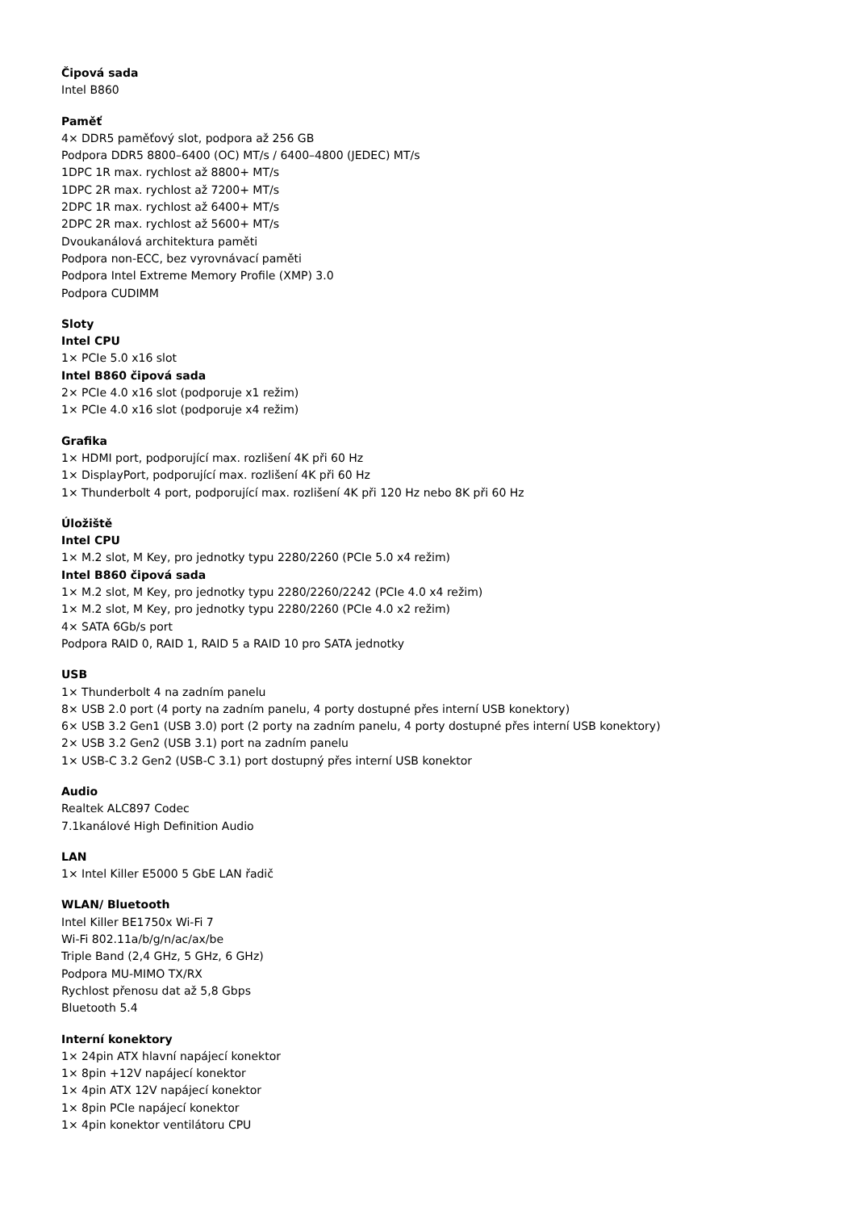Čipová sada
Intel B860
Paměť
4× DDR5 paměťový slot, podpora až 256 GB
Podpora DDR5 8800–6400 (OC) MT/s / 6400–4800 (JEDEC) MT/s
1DPC 1R max. rychlost až 8800+ MT/s
1DPC 2R max. rychlost až 7200+ MT/s
2DPC 1R max. rychlost až 6400+ MT/s
2DPC 2R max. rychlost až 5600+ MT/s
Dvoukanálová architektura paměti
Podpora non-ECC, bez vyrovnávací paměti
Podpora Intel Extreme Memory Profile (XMP) 3.0
Podpora CUDIMM
Sloty
Intel CPU
1× PCIe 5.0 x16 slot
Intel B860 čipová sada
2× PCIe 4.0 x16 slot (podporuje x1 režim)
1× PCIe 4.0 x16 slot (podporuje x4 režim)
Grafika
1× HDMI port, podporující max. rozlišení 4K při 60 Hz
1× DisplayPort, podporující max. rozlišení 4K při 60 Hz
1× Thunderbolt 4 port, podporující max. rozlišení 4K při 120 Hz nebo 8K při 60 Hz
Úložiště
Intel CPU
1× M.2 slot, M Key, pro jednotky typu 2280/2260 (PCIe 5.0 x4 režim)
Intel B860 čipová sada
1× M.2 slot, M Key, pro jednotky typu 2280/2260/2242 (PCIe 4.0 x4 režim)
1× M.2 slot, M Key, pro jednotky typu 2280/2260 (PCIe 4.0 x2 režim)
4× SATA 6Gb/s port
Podpora RAID 0, RAID 1, RAID 5 a RAID 10 pro SATA jednotky
USB
1× Thunderbolt 4 na zadním panelu
8× USB 2.0 port (4 porty na zadním panelu, 4 porty dostupné přes interní USB konektory)
6× USB 3.2 Gen1 (USB 3.0) port (2 porty na zadním panelu, 4 porty dostupné přes interní USB konektory)
2× USB 3.2 Gen2 (USB 3.1) port na zadním panelu
1× USB-C 3.2 Gen2 (USB-C 3.1) port dostupný přes interní USB konektor
Audio
Realtek ALC897 Codec
7.1kanálové High Definition Audio
LAN
1× Intel Killer E5000 5 GbE LAN řadič
WLAN/ Bluetooth
Intel Killer BE1750x Wi-Fi 7
Wi-Fi 802.11a/b/g/n/ac/ax/be
Triple Band (2,4 GHz, 5 GHz, 6 GHz)
Podpora MU-MIMO TX/RX
Rychlost přenosu dat až 5,8 Gbps
Bluetooth 5.4
Interní konektory
1× 24pin ATX hlavní napájecí konektor
1× 8pin +12V napájecí konektor
1× 4pin ATX 12V napájecí konektor
1× 8pin PCIe napájecí konektor
1× 4pin konektor ventilátoru CPU